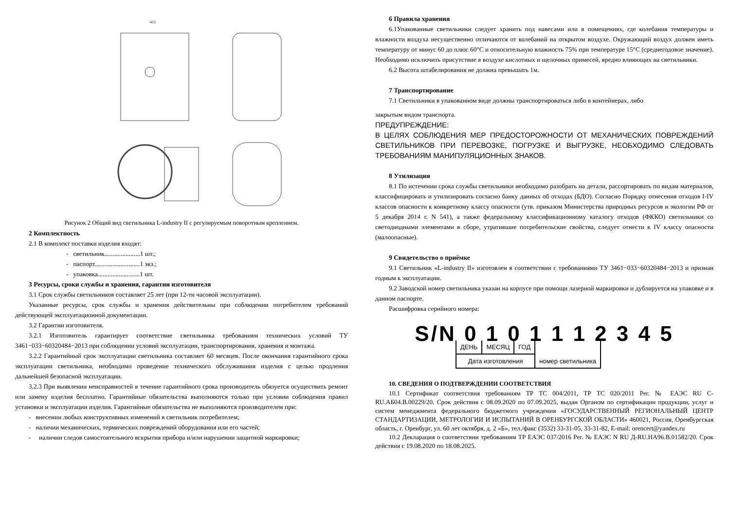412
Рисунок 2 Общий вид светильника L-industry II с регулируемым поворотным креплением.
2 Комплектность
2.1 В комплект поставки изделия входят:
- светильник......................1 шт.;
- паспорт............................1 экз.;
- упаковка..........................1 шт.
3 Ресурсы, сроки службы и хранения, гарантии изготовителя
3.1 Срок службы светильников составляет 25 лет (при 12-ти часовой эксплуатации).
Указанные ресурсы, срок службы и хранения действительны при соблюдении потребителем требований действующей эксплуатационной документации.
3.2 Гарантии изготовителя.
3.2.1 Изготовитель гарантирует соответствие светильника требованиям технических условий ТУ 3461−033−60320484−2013 при соблюдении условий эксплуатации, транспортирования, хранения и монтажа.
3.2.2 Гарантийный срок эксплуатации светильника составляет 60 месяцев. После окончания гарантийного срока эксплуатации светильника, необходимо проведение технического обслуживания изделия с целью продления дальнейшей безопасной эксплуатации.
3.2.3 При выявлении неисправностей в течение гарантийного срока производитель обязуется осуществить ремонт или замену изделия бесплатно. Гарантийные обязательства выполняются только при условии соблюдения правил установки и эксплуатации изделия. Гарантийные обязательства не выполняются производителем при:
- внесении любых конструктивных изменений в светильник потребителем;
- наличии механических, термических повреждений оборудования или его частей;
- наличии следов самостоятельного вскрытия прибора и/или нарушении защитной маркировки;
6 Правила хранения
6.1Упакованные светильники следует хранить под навесами или в помещениях, где колебания температуры и влажности воздуха несущественно отличаются от колебаний на открытом воздухе. Окружающий воздух должен иметь температуру от минус 60 до плюс 60°C и относительную влажность 75% при температуре 15°C (среднегодовое значение). Необходимо исключить присутствие в воздухе кислотных и щелочных примесей, вредно влияющих на светильники.
6.2 Высота штабелирования не должна превышать 1м.
7 Транспортирование
7.1 Светильники в упакованном виде должны транспортироваться либо в контейнерах, либо
закрытым видом транспорта.
ПРЕДУПРЕЖДЕНИЕ:
В ЦЕЛЯХ СОБЛЮДЕНИЯ МЕР ПРЕДОСТОРОЖНОСТИ ОТ МЕХАНИЧЕСКИХ ПОВРЕЖДЕНИЙ СВЕТИЛЬНИКОВ ПРИ ПЕРЕВОЗКЕ, ПОГРУЗКЕ И ВЫГРУЗКЕ, НЕОБХОДИМО СЛЕДОВАТЬ ТРЕБОВАНИЯМ МАНИПУЛЯЦИОННЫХ ЗНАКОВ.
8 Утилизация
8.1 По истечении срока службы светильники необходимо разобрать на детали, рассортировать по видам материалов, классифицировать и утилизировать согласно банку данных об отходах (БДО). Согласно Порядку отнесения отходов I-IV классов опасности к конкретному классу опасности (утв. приказом Министерства природных ресурсов и экологии РФ от 5 декабря 2014 г. N 541), а также федеральному классификационному каталогу отходов (ФККО) светильники со светодиодными элементами в сборе, утратившие потребительские свойства, следует отнести к IV классу опасности (малоопасные).
9 Свидетельство о приёмке
9.1 Светильник «L-industry II» изготовлен в соответствии с требованиями ТУ 3461−033−60320484−2013 и признан годным к эксплуатации.
9.2 Заводской номер светильника указан на корпусе при помощи лазерной маркировки и дублируется на упаковке и в данном паспорте.
Расшифровка серийного номера:
S/N 0 1 0 1 1 1 2 3 4 5
| ДЕНЬ | МЕСЯЦ | ГОД | номер светильника |
| Дата изготовления | | | |
10. СВЕДЕНИЯ О ПОДТВЕРЖДЕНИИ СООТВЕТСТВИЯ
10.1 Сертификат соответствия требованиям ТР ТС 004/2011, ТР ТС 020/2011 Рег. № ЕАЭС RU С-RU.АБ04.В.00229/20. Срок действия с 08.09.2020 по 07.09.2025, выдан Органом по сертификации продукции, услуг и систем менеджмента федерального бюджетного учреждения «ГОСУДАРСТВЕННЫЙ РЕГИОНАЛЬНЫЙ ЦЕНТР СТАНДАРТИЗАЦИИ, МЕТРОЛОГИИ И ИСПЫТАНИЙ В ОРЕНБУРГСКОЙ ОБЛАСТИ» 460021, Россия, Оренбургская область, г. Оренбург, ул. 60 лет октября, д. 2 «Б», тел./факс (3532) 33-31-05, 33-31-82, E-mail: orencert@yandex.ru
10.2 Декларация о соответствии требованиям ТР ЕАЭС 037/2016 Рег. № ЕАЭС N RU Д-RU.НА96.В.01582/20. Срок действия с 19.08.2020 по 18.08.2025.